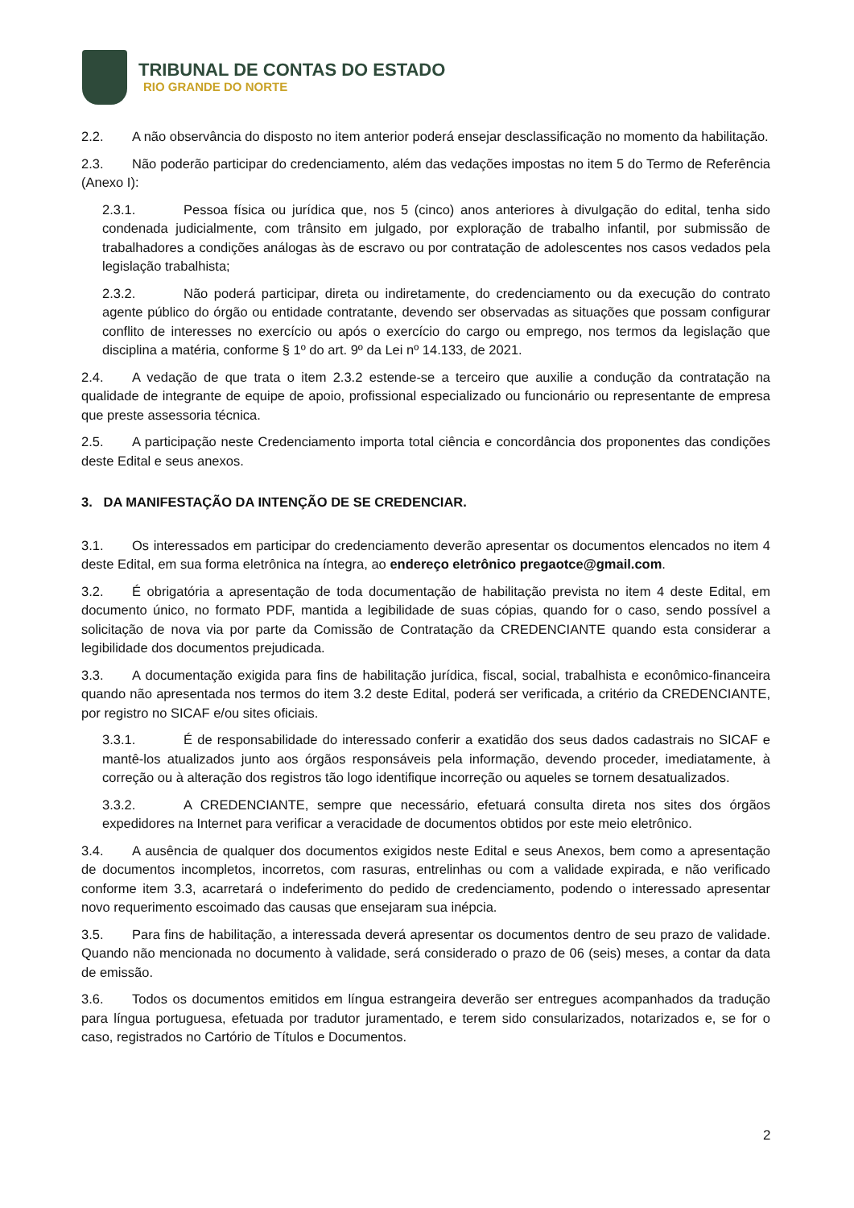TRIBUNAL DE CONTAS DO ESTADO
RIO GRANDE DO NORTE
2.2. A não observância do disposto no item anterior poderá ensejar desclassificação no momento da habilitação.
2.3. Não poderão participar do credenciamento, além das vedações impostas no item 5 do Termo de Referência (Anexo I):
2.3.1. Pessoa física ou jurídica que, nos 5 (cinco) anos anteriores à divulgação do edital, tenha sido condenada judicialmente, com trânsito em julgado, por exploração de trabalho infantil, por submissão de trabalhadores a condições análogas às de escravo ou por contratação de adolescentes nos casos vedados pela legislação trabalhista;
2.3.2. Não poderá participar, direta ou indiretamente, do credenciamento ou da execução do contrato agente público do órgão ou entidade contratante, devendo ser observadas as situações que possam configurar conflito de interesses no exercício ou após o exercício do cargo ou emprego, nos termos da legislação que disciplina a matéria, conforme § 1º do art. 9º da Lei nº 14.133, de 2021.
2.4. A vedação de que trata o item 2.3.2 estende-se a terceiro que auxilie a condução da contratação na qualidade de integrante de equipe de apoio, profissional especializado ou funcionário ou representante de empresa que preste assessoria técnica.
2.5. A participação neste Credenciamento importa total ciência e concordância dos proponentes das condições deste Edital e seus anexos.
3. DA MANIFESTAÇÃO DA INTENÇÃO DE SE CREDENCIAR.
3.1. Os interessados em participar do credenciamento deverão apresentar os documentos elencados no item 4 deste Edital, em sua forma eletrônica na íntegra, ao endereço eletrônico pregaotce@gmail.com.
3.2. É obrigatória a apresentação de toda documentação de habilitação prevista no item 4 deste Edital, em documento único, no formato PDF, mantida a legibilidade de suas cópias, quando for o caso, sendo possível a solicitação de nova via por parte da Comissão de Contratação da CREDENCIANTE quando esta considerar a legibilidade dos documentos prejudicada.
3.3. A documentação exigida para fins de habilitação jurídica, fiscal, social, trabalhista e econômico-financeira quando não apresentada nos termos do item 3.2 deste Edital, poderá ser verificada, a critério da CREDENCIANTE, por registro no SICAF e/ou sites oficiais.
3.3.1. É de responsabilidade do interessado conferir a exatidão dos seus dados cadastrais no SICAF e mantê-los atualizados junto aos órgãos responsáveis pela informação, devendo proceder, imediatamente, à correção ou à alteração dos registros tão logo identifique incorreção ou aqueles se tornem desatualizados.
3.3.2. A CREDENCIANTE, sempre que necessário, efetuará consulta direta nos sites dos órgãos expedidores na Internet para verificar a veracidade de documentos obtidos por este meio eletrônico.
3.4. A ausência de qualquer dos documentos exigidos neste Edital e seus Anexos, bem como a apresentação de documentos incompletos, incorretos, com rasuras, entrelinhas ou com a validade expirada, e não verificado conforme item 3.3, acarretará o indeferimento do pedido de credenciamento, podendo o interessado apresentar novo requerimento escoimado das causas que ensejaram sua inépcia.
3.5. Para fins de habilitação, a interessada deverá apresentar os documentos dentro de seu prazo de validade. Quando não mencionada no documento à validade, será considerado o prazo de 06 (seis) meses, a contar da data de emissão.
3.6. Todos os documentos emitidos em língua estrangeira deverão ser entregues acompanhados da tradução para língua portuguesa, efetuada por tradutor juramentado, e terem sido consularizados, notarizados e, se for o caso, registrados no Cartório de Títulos e Documentos.
2